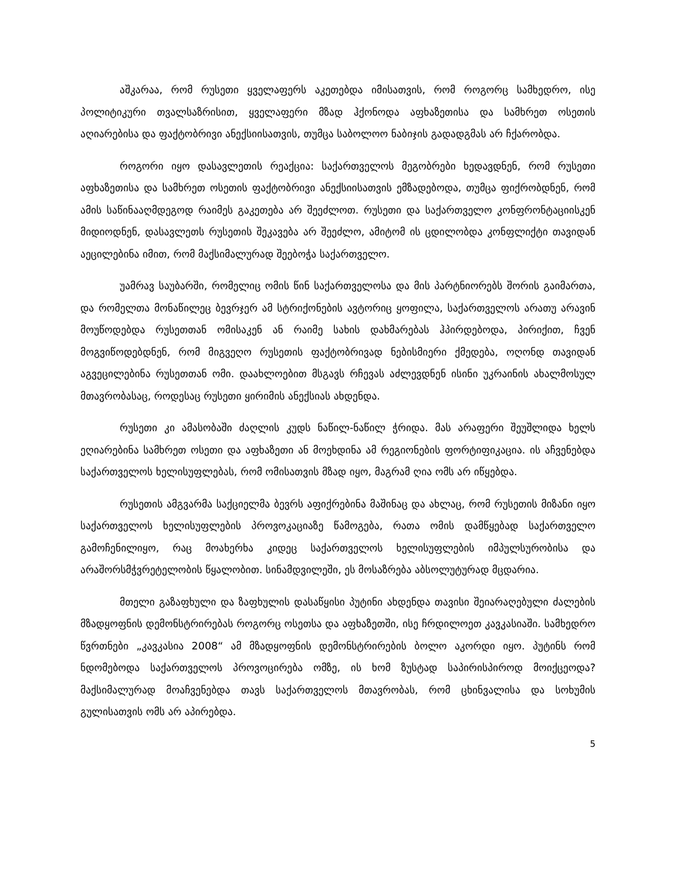აშკარაა, რომ რუსეთი ყველაფერს აკეთებდა იმისათვის, რომ როგორც სამხედრო, ისე პოლიტიკური თვალსაზრისით, ყველაფერი მზად ჰქონოდა აფხაზეთისა და სამხრეთ ოსეთის აღიარებისა და ფაქტობრივი ანექსიისათვის, თუმცა საბოლოო ნაბიჯის გადადგმას არ ჩქარობდა.
როგორი იყო დასავლეთის რეაქცია: საქართველოს მეგობრები ხედავდნენ, რომ რუსეთი აფხაზეთისა და სამხრეთ ოსეთის ფაქტობრივი ანექსიისათვის ემზადებოდა, თუმცა ფიქრობდნენ, რომ ამის საწინააღმდეგოდ რაიმეს გაკეთება არ შეეძლოთ. რუსეთი და საქართველო კონფრონტაციისკენ მიდიოდნენ, დასავლეთს რუსეთის შეკავება არ შეეძლო, ამიტომ ის ცდილობდა კონფლიქტი თავიდან აეცილებინა იმით, რომ მაქსიმალურად შეებოჭა საქართველო.
უამრავ საუბარში, რომელიც ომის წინ საქართველოსა და მის პარტნიორებს შორის გაიმართა, და რომელთა მონაწილეც ბევრჯერ ამ სტრიქონების ავტორიც ყოფილა, საქართველოს არათუ არავინ მოუწოდებდა რუსეთთან ომისაკენ ან რაიმე სახის დახმარებას ჰპირდებოდა, პირიქით, ჩვენ მოგვიწოდებდნენ, რომ მიგვეღო რუსეთის ფაქტობრივად ნებისმიერი ქმედება, ოღონდ თავიდან აგვეცილებინა რუსეთთან ომი. დაახლოებით მსგავს რჩევას აძლევდნენ ისინი უკრაინის ახალმოსულ მთავრობასაც, როდესაც რუსეთი ყირიმის ანექსიას ახდენდა.
რუსეთი კი ამასობაში ძაღლის კუდს ნაწილ-ნაწილ ჭრიდა. მას არაფერი შეუშლიდა ხელს ეღიარებინა სამხრეთ ოსეთი და აფხაზეთი ან მოეხდინა ამ რეგიონების ფორტიფიკაცია. ის აჩვენებდა საქართველოს ხელისუფლებას, რომ ომისათვის მზად იყო, მაგრამ ღია ომს არ იწყებდა.
რუსეთის ამგვარმა საქციელმა ბევრს აფიქრებინა მაშინაც და ახლაც, რომ რუსეთის მიზანი იყო საქართველოს ხელისუფლების პროვოკაციაზე წამოგება, რათა ომის დამწყებად საქართველო გამოჩენილიყო, რაც მოახერხა კიდეც საქართველოს ხელისუფლების იმპულსურობისა და არაშორსმჭვრეტელობის წყალობით. სინამდვილეში, ეს მოსაზრება აბსოლუტურად მცდარია.
მთელი გაზაფხული და ზაფხულის დასაწყისი პუტინი ახდენდა თავისი შეიარაღებული ძალების მზადყოფნის დემონსტრირებას როგორც ოსეთსა და აფხაზეთში, ისე ჩრდილოეთ კავკასიაში. სამხედრო წვრთნები „კავკასია 2008“ ამ მზადყოფნის დემონსტრირების ბოლო აკორდი იყო. პუტინს რომ ნდომებოდა საქართველოს პროვოცირება ომზე, ის ხომ ზუსტად საპირისპიროდ მოიქცეოდა? მაქსიმალურად მოაჩვენებდა თავს საქართველოს მთავრობას, რომ ცხინვალისა და სოხუმის გულისათვის ომს არ აპირებდა.
5